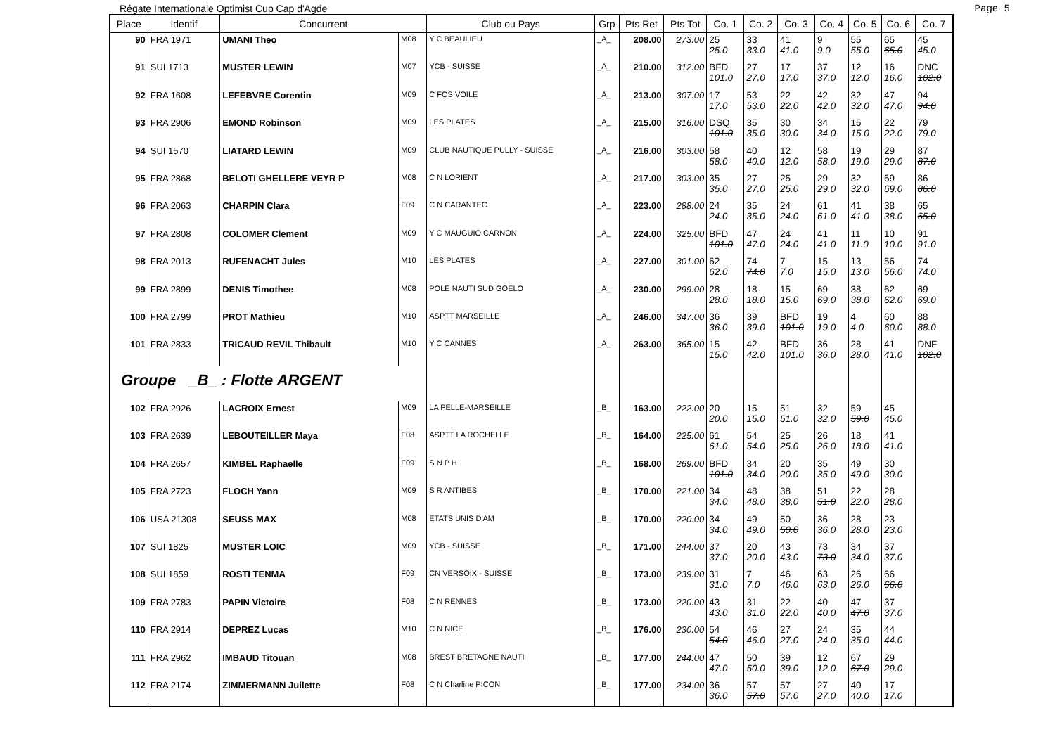Régate Internationale Optimist Cup Cap d'Agde Page 5
| Place | Identif | Concurrent | | Club ou Pays | Grp | Pts Ret | Pts Tot | Co. 1 | Co. 2 | Co. 3 | Co. 4 | Co. 5 | Co. 6 | Co. 7 |
| --- | --- | --- | --- | --- | --- | --- | --- | --- | --- | --- | --- | --- | --- | --- |
| 90 | FRA 1971 | UMANI Theo | M08 | Y C BEAULIEU | _A_ | 208.00 | 273.00 | 25 25.0 | 33 33.0 | 41 41.0 | 9 9.0 | 55 55.0 | 65 65.0 | 45 45.0 |
| 91 | SUI 1713 | MUSTER LEWIN | M07 | YCB - SUISSE | _A_ | 210.00 | 312.00 | BFD 101.0 | 27 27.0 | 17 17.0 | 37 37.0 | 12 12.0 | 16 16.0 | DNC 102.0 |
| 92 | FRA 1608 | LEFEBVRE Corentin | M09 | C FOS VOILE | _A_ | 213.00 | 307.00 | 17 17.0 | 53 53.0 | 22 22.0 | 42 42.0 | 32 32.0 | 47 47.0 | 94 94.0 |
| 93 | FRA 2906 | EMOND Robinson | M09 | LES PLATES | _A_ | 215.00 | 316.00 | DSQ 101.0 | 35 35.0 | 30 30.0 | 34 34.0 | 15 15.0 | 22 22.0 | 79 79.0 |
| 94 | SUI 1570 | LIATARD LEWIN | M09 | CLUB NAUTIQUE PULLY - SUISSE | _A_ | 216.00 | 303.00 | 58 58.0 | 40 40.0 | 12 12.0 | 58 58.0 | 19 19.0 | 29 29.0 | 87 87.0 |
| 95 | FRA 2868 | BELOTI GHELLERE VEYR P | M08 | C N LORIENT | _A_ | 217.00 | 303.00 | 35 35.0 | 27 27.0 | 25 25.0 | 29 29.0 | 32 32.0 | 69 69.0 | 86 86.0 |
| 96 | FRA 2063 | CHARPIN Clara | F09 | C N CARANTEC | _A_ | 223.00 | 288.00 | 24 24.0 | 35 35.0 | 24 24.0 | 61 61.0 | 41 41.0 | 38 38.0 | 65 65.0 |
| 97 | FRA 2808 | COLOMER Clement | M09 | Y C MAUGUIO CARNON | _A_ | 224.00 | 325.00 | BFD 101.0 | 47 47.0 | 24 24.0 | 41 41.0 | 11 11.0 | 10 10.0 | 91 91.0 |
| 98 | FRA 2013 | RUFENACHT Jules | M10 | LES PLATES | _A_ | 227.00 | 301.00 | 62 62.0 | 74 74.0 | 7 7.0 | 15 15.0 | 13 13.0 | 56 56.0 | 74 74.0 |
| 99 | FRA 2899 | DENIS Timothee | M08 | POLE NAUTI SUD GOELO | _A_ | 230.00 | 299.00 | 28 28.0 | 18 18.0 | 15 15.0 | 69 69.0 | 38 38.0 | 62 62.0 | 69 69.0 |
| 100 | FRA 2799 | PROT Mathieu | M10 | ASPTT MARSEILLE | _A_ | 246.00 | 347.00 | 36 36.0 | 39 39.0 | BFD 101.0 | 19 19.0 | 4 4.0 | 60 60.0 | 88 88.0 |
| 101 | FRA 2833 | TRICAUD REVIL Thibault | M10 | Y C CANNES | _A_ | 263.00 | 365.00 | 15 15.0 | 42 42.0 | BFD 101.0 | 36 36.0 | 28 28.0 | 41 41.0 | DNF 102.0 |
| Groupe _B_ : Flotte ARGENT | | | | | | | | | | | | | | |
| 102 | FRA 2926 | LACROIX Ernest | M09 | LA PELLE-MARSEILLE | _B_ | 163.00 | 222.00 | 20 20.0 | 15 15.0 | 51 51.0 | 32 32.0 | 59 59.0 | 45 45.0 | |
| 103 | FRA 2639 | LEBOUTEILLER Maya | F08 | ASPTT LA ROCHELLE | _B_ | 164.00 | 225.00 | 61 61.0 | 54 54.0 | 25 25.0 | 26 26.0 | 18 18.0 | 41 41.0 | |
| 104 | FRA 2657 | KIMBEL Raphaelle | F09 | S N P H | _B_ | 168.00 | 269.00 | BFD 101.0 | 34 34.0 | 20 20.0 | 35 35.0 | 49 49.0 | 30 30.0 | |
| 105 | FRA 2723 | FLOCH Yann | M09 | S R ANTIBES | _B_ | 170.00 | 221.00 | 34 34.0 | 48 48.0 | 38 38.0 | 51 51.0 | 22 22.0 | 28 28.0 | |
| 106 | USA 21308 | SEUSS MAX | M08 | ETATS UNIS D'AM | _B_ | 170.00 | 220.00 | 34 34.0 | 49 49.0 | 50 50.0 | 36 36.0 | 28 28.0 | 23 23.0 | |
| 107 | SUI 1825 | MUSTER LOIC | M09 | YCB - SUISSE | _B_ | 171.00 | 244.00 | 37 37.0 | 20 20.0 | 43 43.0 | 73 73.0 | 34 34.0 | 37 37.0 | |
| 108 | SUI 1859 | ROSTI TENMA | F09 | CN VERSOIX - SUISSE | _B_ | 173.00 | 239.00 | 31 31.0 | 7 7.0 | 46 46.0 | 63 63.0 | 26 26.0 | 66 66.0 | |
| 109 | FRA 2783 | PAPIN Victoire | F08 | C N RENNES | _B_ | 173.00 | 220.00 | 43 43.0 | 31 31.0 | 22 22.0 | 40 40.0 | 47 47.0 | 37 37.0 | |
| 110 | FRA 2914 | DEPREZ Lucas | M10 | C N NICE | _B_ | 176.00 | 230.00 | 54 54.0 | 46 46.0 | 27 27.0 | 24 24.0 | 35 35.0 | 44 44.0 | |
| 111 | FRA 2962 | IMBAUD Titouan | M08 | BREST BRETAGNE NAUTI | _B_ | 177.00 | 244.00 | 47 47.0 | 50 50.0 | 39 39.0 | 12 12.0 | 67 67.0 | 29 29.0 | |
| 112 | FRA 2174 | ZIMMERMANN Juilette | F08 | C N Charline PICON | _B_ | 177.00 | 234.00 | 36 36.0 | 57 57.0 | 57 57.0 | 27 27.0 | 40 40.0 | 17 17.0 | |